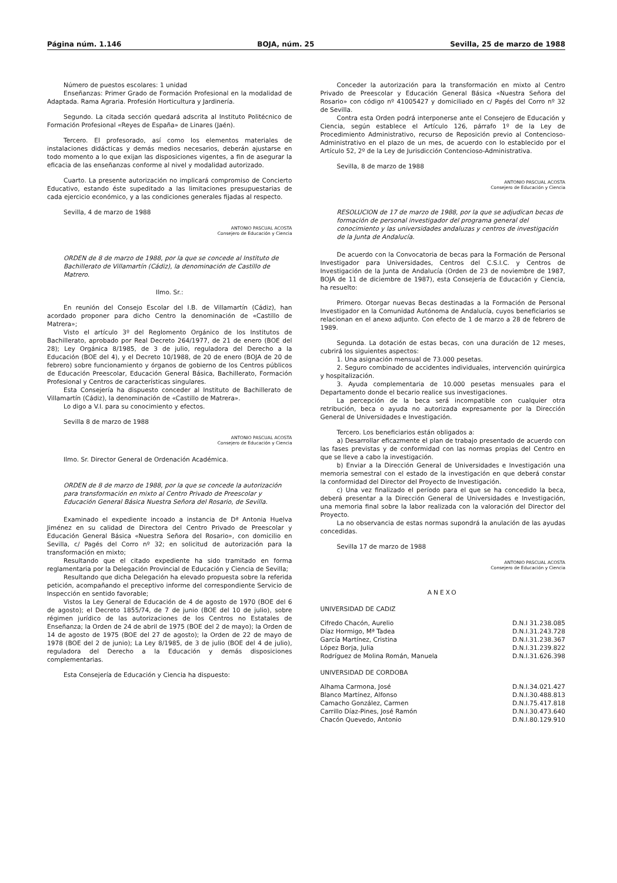Página núm. 1.146 BOJA, núm. 25 Sevilla, 25 de marzo de 1988
Número de puestos escolares: 1 unidad
Enseñanzas: Primer Grado de Formación Profesional en la modalidad de Adaptada. Rama Agraria. Profesión Horticultura y Jardinería.
Segundo. La citada sección quedará adscrita al Instituto Politécnico de Formación Profesional «Reyes de España» de Linares (Jaén).
Tercero. El profesorado, así como los elementos materiales de instalaciones didácticas y demás medios necesarios, deberán ajustarse en todo momento a lo que exijan las disposiciones vigentes, a fin de asegurar la eficacia de las enseñanzas conforme al nivel y modalidad autorizado.
Cuarto. La presente autorización no implicará compromiso de Concierto Educativo, estando éste supeditado a las limitaciones presupuestarias de cada ejercicio económico, y a las condiciones generales fijadas al respecto.
Sevilla, 4 de marzo de 1988
ANTONIO PASCUAL ACOSTA
Consejero de Educación y Ciencia
ORDEN de 8 de marzo de 1988, por la que se concede al Instituto de Bachillerato de Villamartín (Cádiz), la denominación de Castillo de Matrero.
Ilmo. Sr.:
En reunión del Consejo Escolar del I.B. de Villamartín (Cádiz), han acordado proponer para dicho Centro la denominación de «Castillo de Matrera»;
Visto el artículo 3º del Reglomento Orgánico de los Institutos de Bachillerato, aprobado por Real Decreto 264/1977, de 21 de enero (BOE del 28); Ley Orgánica 8/1985, de 3 de julio, reguladora del Derecho a la Educación (BOE del 4), y el Decreto 10/1988, de 20 de enero (BOJA de 20 de febrero) sobre funcionamiento y órganos de gobierno de los Centros públicos de Educación Preescolar, Educación General Básica, Bachillerato, Formación Profesional y Centros de características singulares.
Esta Consejería ha dispuesto conceder al Instituto de Bachillerato de Villamartín (Cádiz), la denominación de «Castillo de Matrera».
Lo digo a V.I. para su conocimiento y efectos.
Sevilla 8 de marzo de 1988
ANTONIO PASCUAL ACOSTA
Consejero de Educación y Ciencia
Ilmo. Sr. Director General de Ordenación Académica.
ORDEN de 8 de marzo de 1988, por la que se concede la autorización para transformación en mixto al Centro Privado de Preescolar y Educación General Básica Nuestra Señora del Rosario, de Sevilla.
Examinado el expediente incoado a instancia de Dª Antonia Huelva Jiménez en su calidad de Directora del Centro Privado de Preescolar y Educación General Básica «Nuestra Señora del Rosario», con domicilio en Sevilla, c/ Pagés del Corro nº 32; en solicitud de autorización para la transformación en mixto;
Resultando que el citado expediente ha sido tramitado en forma reglamentaria por la Delegación Provincial de Educación y Ciencia de Sevilla;
Resultando que dicha Delegación ha elevado propuesta sobre la referida petición, acompañando el preceptivo informe del correspondiente Servicio de Inspección en sentido favorable;
Vistos la Ley General de Educación de 4 de agosto de 1970 (BOE del 6 de agosto); el Decreto 1855/74, de 7 de junio (BOE del 10 de julio), sobre régimen jurídico de las autorizaciones de los Centros no Estatales de Enseñanza; la Orden de 24 de abril de 1975 (BOE del 2 de mayo); la Orden de 14 de agosto de 1975 (BOE del 27 de agosto); la Orden de 22 de mayo de 1978 (BOE del 2 de junio); La Ley 8/1985, de 3 de julio (BOE del 4 de julio), reguladora del Derecho a la Educación y demás disposiciones complementarias.
Esta Consejería de Educación y Ciencia ha dispuesto:
Conceder la autorización para la transformación en mixto al Centro Privado de Preescolar y Educación General Básica «Nuestra Señora del Rosario» con código nº 41005427 y domiciliado en c/ Pagés del Corro nº 32 de Sevilla.
Contra esta Orden podrá interponerse ante el Consejero de Educación y Ciencia, según establece el Artículo 126, párrafo 1º de la Ley de Procedimiento Administrativo, recurso de Reposición previo al Contencioso-Administrativo en el plazo de un mes, de acuerdo con lo establecido por el Artículo 52, 2º de la Ley de Jurisdicción Contencioso-Administrativa.
Sevilla, 8 de marzo de 1988
ANTONIO PASCUAL ACOSTA
Consejero de Educación y Ciencia
RESOLUCION de 17 de marzo de 1988, por la que se adjudican becas de formación de personal investigador del programa general del conocimiento y las universidades andaluzas y centros de investigación de la Junta de Andalucía.
De acuerdo con la Convocatoria de becas para la Formación de Personal Investigador para Universidades, Centros del C.S.I.C. y Centros de Investigación de la Junta de Andalucía (Orden de 23 de noviembre de 1987, BOJA de 11 de diciembre de 1987), esta Consejería de Educación y Ciencia, ha resuelto:
Primero. Otorgar nuevas Becas destinadas a la Formación de Personal Investigador en la Comunidad Autónoma de Andalucía, cuyos beneficiarios se relacionan en el anexo adjunto. Con efecto de 1 de marzo a 28 de febrero de 1989.
Segunda. La dotación de estas becas, con una duración de 12 meses, cubrirá los siguientes aspectos:
1. Una asignación mensual de 73.000 pesetas.
2. Seguro combinado de accidentes individuales, intervención quirúrgica y hospitalización.
3. Ayuda complementaria de 10.000 pesetas mensuales para el Departamento donde el becario realice sus investigaciones.
La percepción de la beca será incompatible con cualquier otra retribución, beca o ayuda no autorizada expresamente por la Dirección General de Universidades e Investigación.
Tercero. Los beneficiarios están obligados a:
a) Desarrollar eficazmente el plan de trabajo presentado de acuerdo con las fases previstas y de conformidad con las normas propias del Centro en que se lleve a cabo la investigación.
b) Enviar a la Dirección General de Universidades e Investigación una memoria semestral con el estado de la investigación en que deberá constar la conformidad del Director del Proyecto de Investigación.
c) Una vez finalizado el período para el que se ha concedido la beca, deberá presentar a la Dirección General de Universidades e Investigación, una memoria final sobre la labor realizada con la valoración del Director del Proyecto.
La no observancia de estas normas supondrá la anulación de las ayudas concedidas.
Sevilla 17 de marzo de 1988
ANTONIO PASCUAL ACOSTA
Consejero de Educación y Ciencia
ANEXO
UNIVERSIDAD DE CADIZ
| Cifredo Chacón, Aurelio | D.N.I 31.238.085 |
| Díaz Hormigo, Mª Tadea | D.N.I.31.243.728 |
| García Martínez, Cristina | D.N.I.31.238.367 |
| López Borja, Julia | D.N.I.31.239.822 |
| Rodríguez de Molina Román, Manuela | D.N.I.31.626.398 |
UNIVERSIDAD DE CORDOBA
| Alhama Carmona, José | D.N.I.34.021.427 |
| Blanco Martínez, Alfonso | D.N.I.30.488.813 |
| Camacho González, Carmen | D.N.I.75.417.818 |
| Carrillo Díaz-Pines, José Ramón | D.N.I.30.473.640 |
| Chacón Quevedo, Antonio | D.N.I.80.129.910 |